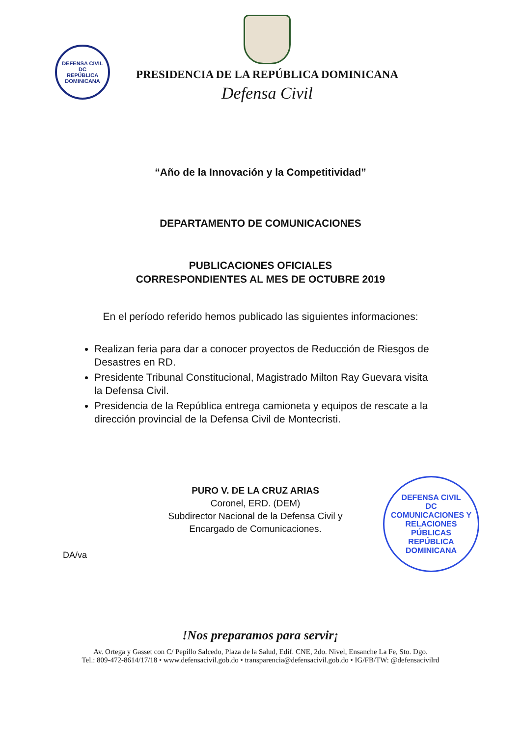DEFENSA CIVIL
DC
REPÚBLICA DOMINICANA
PRESIDENCIA DE LA REPÚBLICA DOMINICANA
Defensa Civil
“Año de la Innovación y la Competitividad”
DEPARTAMENTO DE COMUNICACIONES
PUBLICACIONES OFICIALES
CORRESPONDIENTES AL MES DE OCTUBRE 2019
En el período referido hemos publicado las siguientes informaciones:
Realizan feria para dar a conocer proyectos de Reducción de Riesgos de Desastres en RD.
Presidente Tribunal Constitucional, Magistrado Milton Ray Guevara visita la Defensa Civil.
Presidencia de la República entrega camioneta y equipos de rescate a la dirección provincial de la Defensa Civil de Montecristi.
PURO V. DE LA CRUZ ARIAS
Coronel, ERD. (DEM)
Subdirector Nacional de la Defensa Civil y
Encargado de Comunicaciones.
DA/va
DEFENSA CIVIL
DC
COMUNICACIONES Y RELACIONES PÚBLICAS
REPÚBLICA DOMINICANA
!Nos preparamos para servir¡
Av. Ortega y Gasset con C/ Pepillo Salcedo, Plaza de la Salud, Edif. CNE, 2do. Nivel, Ensanche La Fe, Sto. Dgo.
Tel.: 809-472-8614/17/18 • www.defensacivil.gob.do • transparencia@defensacivil.gob.do • IG/FB/TW: @defensacivilrd